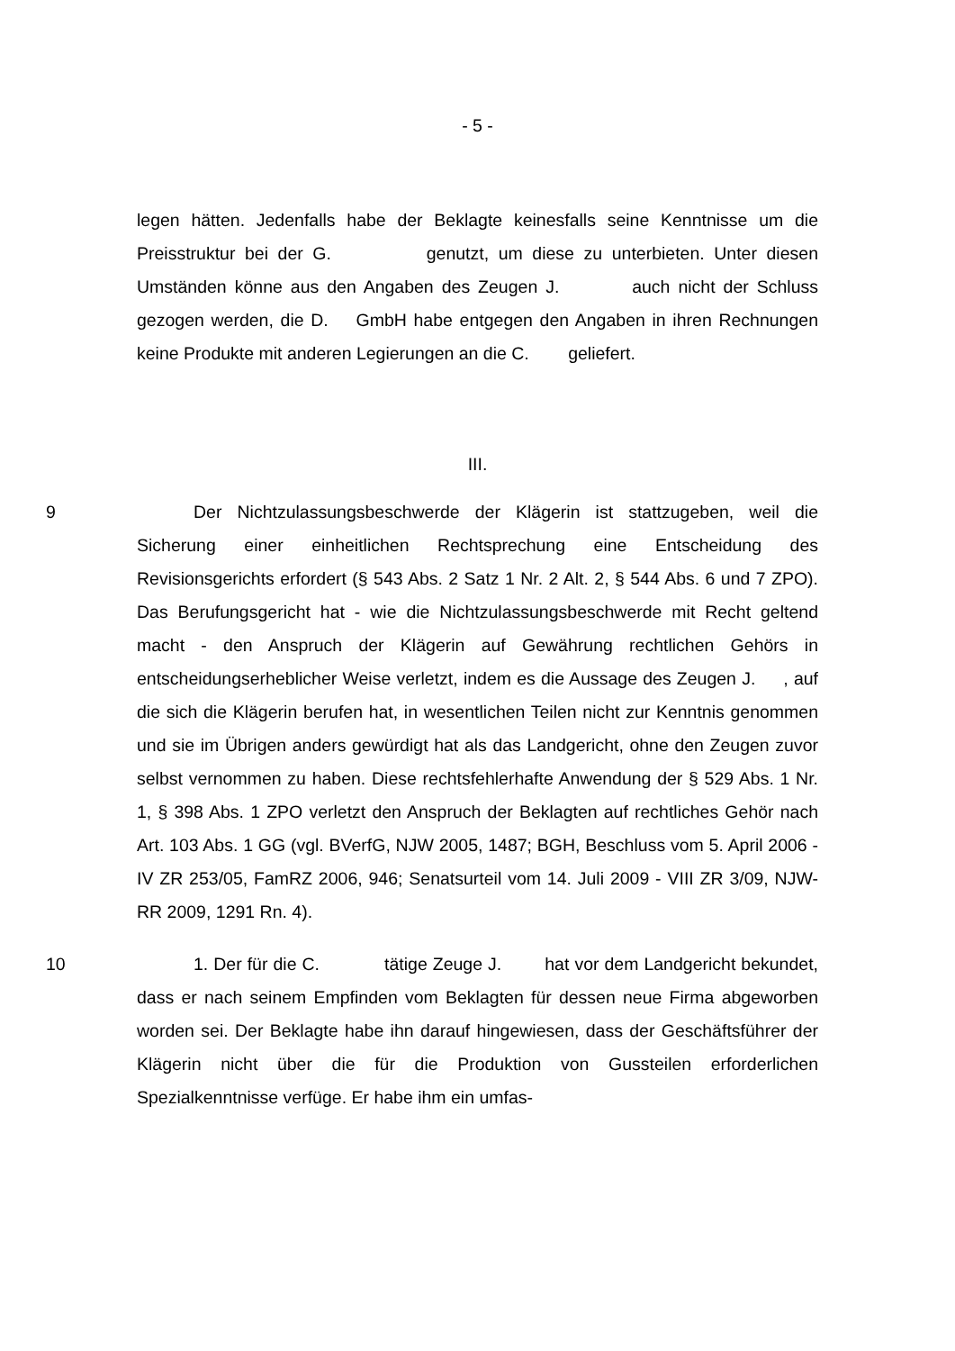- 5 -
legen hätten. Jedenfalls habe der Beklagte keinesfalls seine Kenntnisse um die Preisstruktur bei der G. genutzt, um diese zu unterbieten. Unter diesen Umständen könne aus den Angaben des Zeugen J. auch nicht der Schluss gezogen werden, die D. GmbH habe entgegen den Angaben in ihren Rechnungen keine Produkte mit anderen Legierungen an die C. geliefert.
III.
9
Der Nichtzulassungsbeschwerde der Klägerin ist stattzugeben, weil die Sicherung einer einheitlichen Rechtsprechung eine Entscheidung des Revisionsgerichts erfordert (§ 543 Abs. 2 Satz 1 Nr. 2 Alt. 2, § 544 Abs. 6 und 7 ZPO). Das Berufungsgericht hat - wie die Nichtzulassungsbeschwerde mit Recht geltend macht - den Anspruch der Klägerin auf Gewährung rechtlichen Gehörs in entscheidungserheblicher Weise verletzt, indem es die Aussage des Zeugen J. , auf die sich die Klägerin berufen hat, in wesentlichen Teilen nicht zur Kenntnis genommen und sie im Übrigen anders gewürdigt hat als das Landgericht, ohne den Zeugen zuvor selbst vernommen zu haben. Diese rechtsfehlerhafte Anwendung der § 529 Abs. 1 Nr. 1, § 398 Abs. 1 ZPO verletzt den Anspruch der Beklagten auf rechtliches Gehör nach Art. 103 Abs. 1 GG (vgl. BVerfG, NJW 2005, 1487; BGH, Beschluss vom 5. April 2006 - IV ZR 253/05, FamRZ 2006, 946; Senatsurteil vom 14. Juli 2009 - VIII ZR 3/09, NJW-RR 2009, 1291 Rn. 4).
10
1. Der für die C. tätige Zeuge J. hat vor dem Landgericht bekundet, dass er nach seinem Empfinden vom Beklagten für dessen neue Firma abgeworben worden sei. Der Beklagte habe ihn darauf hingewiesen, dass der Geschäftsführer der Klägerin nicht über die für die Produktion von Gussteilen erforderlichen Spezialkenntnisse verfüge. Er habe ihm ein umfas-